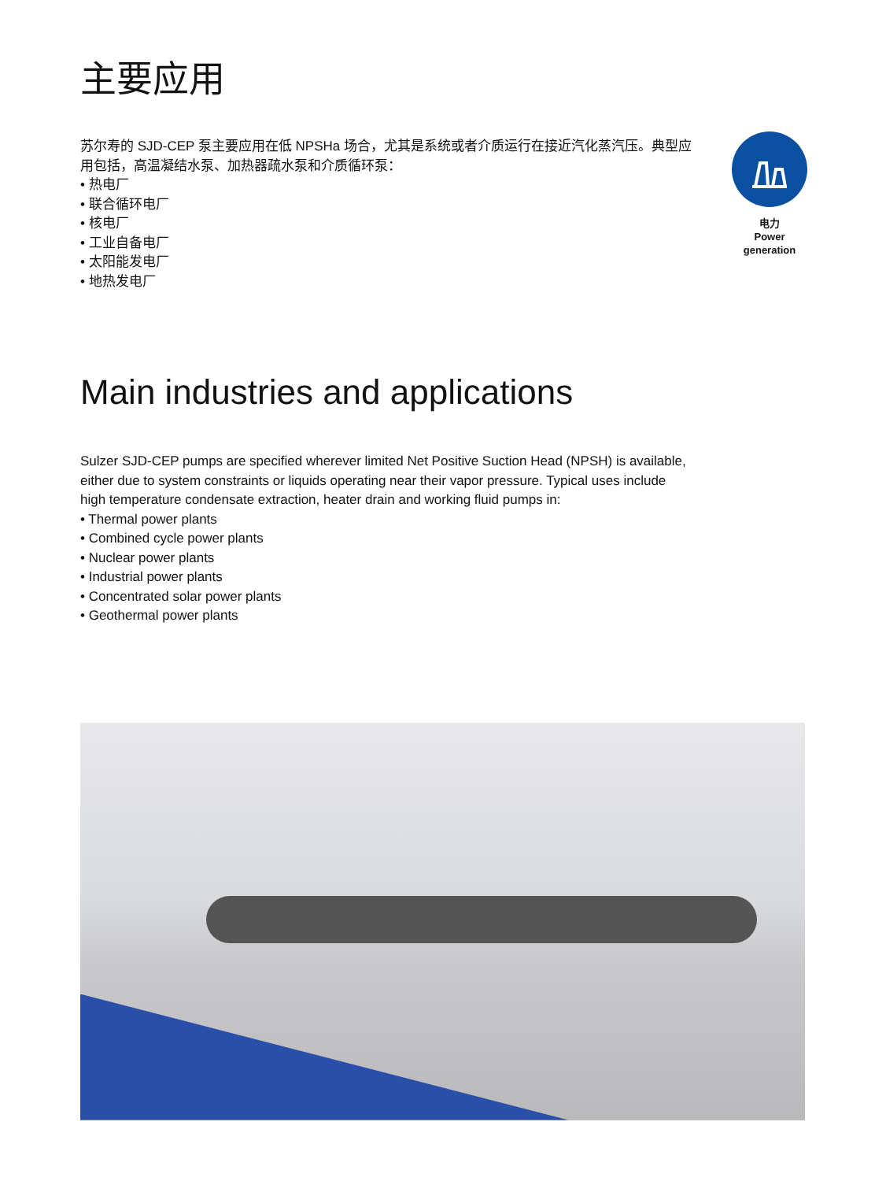主要应用
苏尔寿的 SJD-CEP 泵主要应用在低 NPSHa 场合，尤其是系统或者介质运行在接近汽化蒸汽压。典型应用包括，高温凝结水泵、加热器疏水泵和介质循环泵：
• 热电厂
• 联合循环电厂
• 核电厂
• 工业自备电厂
• 太阳能发电厂
• 地热发电厂
电力
Power
generation
Main industries and applications
Sulzer SJD-CEP pumps are specified wherever limited Net Positive Suction Head (NPSH) is available, either due to system constraints or liquids operating near their vapor pressure. Typical uses include high temperature condensate extraction, heater drain and working fluid pumps in:
• Thermal power plants
• Combined cycle power plants
• Nuclear power plants
• Industrial power plants
• Concentrated solar power plants
• Geothermal power plants